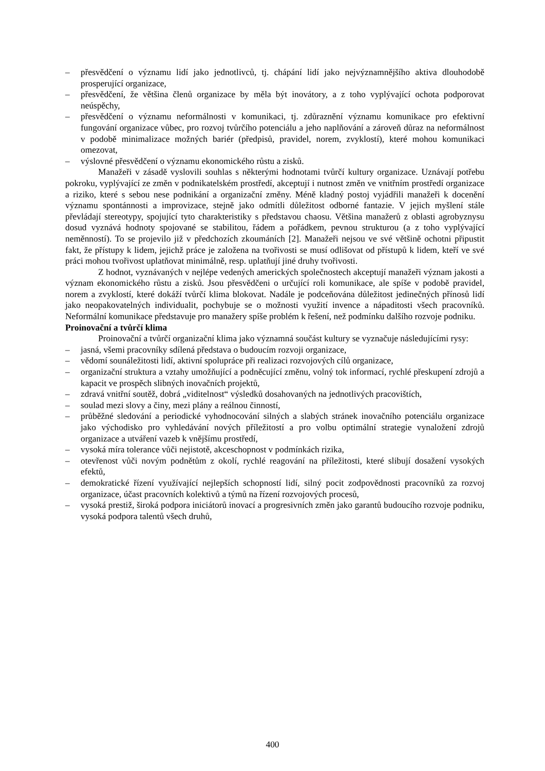– přesvědčení o významu lidí jako jednotlivců, tj. chápání lidí jako nejvýznamnějšího aktiva dlouhodobě prosperující organizace,
– přesvědčení, že většina členů organizace by měla být inovátory, a z toho vyplývající ochota podporovat neúspěchy,
– přesvědčení o významu neformálnosti v komunikaci, tj. zdůraznění významu komunikace pro efektivní fungování organizace vůbec, pro rozvoj tvůrčího potenciálu a jeho naplňování a zároveň důraz na neformálnost v podobě minimalizace možných bariér (předpisů, pravidel, norem, zvyklostí), které mohou komunikaci omezovat,
– výslovné přesvědčení o významu ekonomického růstu a zisků.
Manažeři v zásadě vyslovili souhlas s některými hodnotami tvůrčí kultury organizace. Uznávají potřebu pokroku, vyplývající ze změn v podnikatelském prostředí, akceptují i nutnost změn ve vnitřním prostředí organizace a riziko, které s sebou nese podnikání a organizační změny. Méně kladný postoj vyjádřili manažeři k docenění významu spontánnosti a improvizace, stejně jako odmítli důležitost odborné fantazie. V jejich myšlení stále převládají stereotypy, spojující tyto charakteristiky s představou chaosu. Většina manažerů z oblasti agrobyznysu dosud vyznává hodnoty spojované se stabilitou, řádem a pořádkem, pevnou strukturou (a z toho vyplývající neměnností). To se projevilo již v předchozích zkoumáních [2]. Manažeři nejsou ve své většině ochotni připustit fakt, že přístupy k lidem, jejichž práce je založena na tvořivosti se musí odlišovat od přístupů k lidem, kteří ve své práci mohou tvořivost uplatňovat minimálně, resp. uplatňují jiné druhy tvořivosti.
Z hodnot, vyznávaných v nejlépe vedených amerických společnostech akceptují manažeři význam jakosti a význam ekonomického růstu a zisků. Jsou přesvědčeni o určující roli komunikace, ale spíše v podobě pravidel, norem a zvyklostí, které dokáží tvůrčí klima blokovat. Nadále je podceňována důležitost jedinečných přínosů lidí jako neopakovatelných individualit, pochybuje se o možnosti využití invence a nápaditosti všech pracovníků. Neformální komunikace představuje pro manažery spíše problém k řešení, než podmínku dalšího rozvoje podniku.
Proinovační a tvůrčí klima
Proinovační a tvůrčí organizační klima jako významná součást kultury se vyznačuje následujícími rysy:
– jasná, všemi pracovníky sdílená představa o budoucím rozvoji organizace,
– vědomí sounáležitosti lidí, aktivní spolupráce při realizaci rozvojových cílů organizace,
– organizační struktura a vztahy umožňující a podněcující změnu, volný tok informací, rychlé přeskupení zdrojů a kapacit ve prospěch slibných inovačních projektů,
– zdravá vnitřní soutěž, dobrá „viditelnost“ výsledků dosahovaných na jednotlivých pracovištích,
– soulad mezi slovy a činy, mezi plány a reálnou činností,
– průběžné sledování a periodické vyhodnocování silných a slabých stránek inovačního potenciálu organizace jako východisko pro vyhledávání nových příležitostí a pro volbu optimální strategie vynaložení zdrojů organizace a utváření vazeb k vnějšímu prostředí,
– vysoká míra tolerance vůči nejistotě, akceschopnost v podmínkách rizika,
– otevřenost vůči novým podnětům z okolí, rychlé reagování na příležitosti, které slibují dosažení vysokých efektů,
– demokratické řízení využívající nejlepších schopností lidí, silný pocit zodpovědnosti pracovníků za rozvoj organizace, účast pracovních kolektivů a týmů na řízení rozvojových procesů,
– vysoká prestiž, široká podpora iniciátorů inovací a progresivních změn jako garantů budoucího rozvoje podniku, vysoká podpora talentů všech druhů,
400